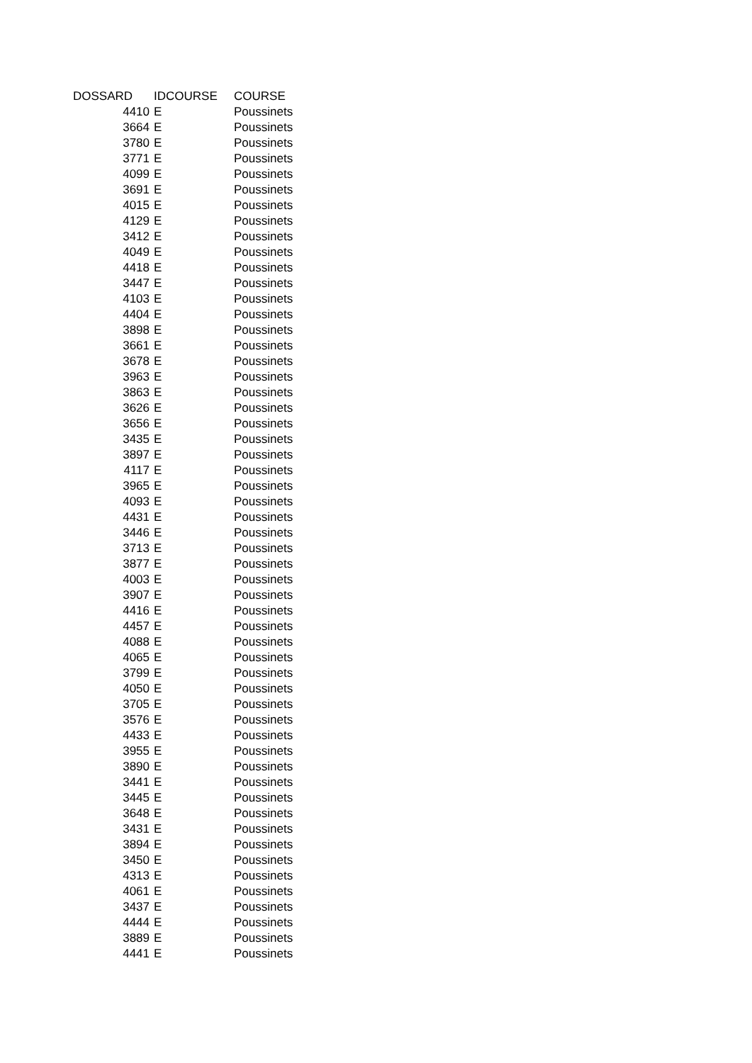| DOSSARD | IDCOURSE | COURSE |
| --- | --- | --- |
| 4410 | E | Poussinets |
| 3664 | E | Poussinets |
| 3780 | E | Poussinets |
| 3771 | E | Poussinets |
| 4099 | E | Poussinets |
| 3691 | E | Poussinets |
| 4015 | E | Poussinets |
| 4129 | E | Poussinets |
| 3412 | E | Poussinets |
| 4049 | E | Poussinets |
| 4418 | E | Poussinets |
| 3447 | E | Poussinets |
| 4103 | E | Poussinets |
| 4404 | E | Poussinets |
| 3898 | E | Poussinets |
| 3661 | E | Poussinets |
| 3678 | E | Poussinets |
| 3963 | E | Poussinets |
| 3863 | E | Poussinets |
| 3626 | E | Poussinets |
| 3656 | E | Poussinets |
| 3435 | E | Poussinets |
| 3897 | E | Poussinets |
| 4117 | E | Poussinets |
| 3965 | E | Poussinets |
| 4093 | E | Poussinets |
| 4431 | E | Poussinets |
| 3446 | E | Poussinets |
| 3713 | E | Poussinets |
| 3877 | E | Poussinets |
| 4003 | E | Poussinets |
| 3907 | E | Poussinets |
| 4416 | E | Poussinets |
| 4457 | E | Poussinets |
| 4088 | E | Poussinets |
| 4065 | E | Poussinets |
| 3799 | E | Poussinets |
| 4050 | E | Poussinets |
| 3705 | E | Poussinets |
| 3576 | E | Poussinets |
| 4433 | E | Poussinets |
| 3955 | E | Poussinets |
| 3890 | E | Poussinets |
| 3441 | E | Poussinets |
| 3445 | E | Poussinets |
| 3648 | E | Poussinets |
| 3431 | E | Poussinets |
| 3894 | E | Poussinets |
| 3450 | E | Poussinets |
| 4313 | E | Poussinets |
| 4061 | E | Poussinets |
| 3437 | E | Poussinets |
| 4444 | E | Poussinets |
| 3889 | E | Poussinets |
| 4441 | E | Poussinets |